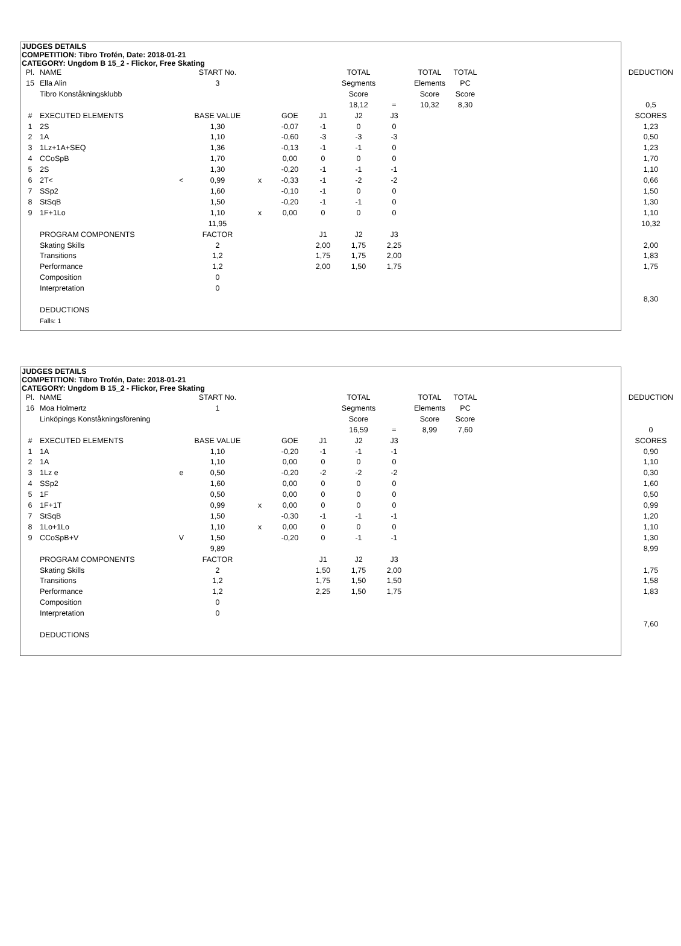JUDGES DETAILS
COMPETITION: Tibro Trofén, Date: 2018-01-21
CATEGORY: Ungdom B 15_2 - Flickor, Free Skating
| Pl. | NAME | | START No. | | | | TOTAL | | TOTAL | TOTAL | | DEDUCTION |
| 15 | Ella Alin | | 3 | | | | Segments | | Elements | PC | | |
| | Tibro Konståkningsklubb | | | | | | Score | | Score | Score | | |
| | | | | | | | 18,12 | = | 10,32 | 8,30 | | 0,5 |
| # | EXECUTED ELEMENTS | | BASE VALUE | | GOE | J1 | J2 | J3 | | | | SCORES |
| 1 | 2S | | 1,30 | | -0,07 | -1 | 0 | 0 | | | | 1,23 |
| 2 | 1A | | 1,10 | | -0,60 | -3 | -3 | -3 | | | | 0,50 |
| 3 | 1Lz+1A+SEQ | | 1,36 | | -0,13 | -1 | -1 | 0 | | | | 1,23 |
| 4 | CCoSpB | | 1,70 | | 0,00 | 0 | 0 | 0 | | | | 1,70 |
| 5 | 2S | | 1,30 | | -0,20 | -1 | -1 | -1 | | | | 1,10 |
| 6 | 2T< | < | 0,99 | x | -0,33 | -1 | -2 | -2 | | | | 0,66 |
| 7 | SSp2 | | 1,60 | | -0,10 | -1 | 0 | 0 | | | | 1,50 |
| 8 | StSqB | | 1,50 | | -0,20 | -1 | -1 | 0 | | | | 1,30 |
| 9 | 1F+1Lo | | 1,10 | x | 0,00 | 0 | 0 | 0 | | | | 1,10 |
| | | | 11,95 | | | | | | | | | 10,32 |
| | PROGRAM COMPONENTS | | FACTOR | | | J1 | J2 | J3 | | | | |
| | Skating Skills | | 2 | | | 2,00 | 1,75 | 2,25 | | | | 2,00 |
| | Transitions | | 1,2 | | | 1,75 | 1,75 | 2,00 | | | | 1,83 |
| | Performance | | 1,2 | | | 2,00 | 1,50 | 1,75 | | | | 1,75 |
| | Composition | | 0 | | | | | | | | | |
| | Interpretation | | 0 | | | | | | | | | |
| | | | | | | | | | | | | 8,30 |
| | DEDUCTIONS | | | | | | | | | | | |
| | Falls: 1 | | | | | | | | | | | |
JUDGES DETAILS
COMPETITION: Tibro Trofén, Date: 2018-01-21
CATEGORY: Ungdom B 15_2 - Flickor, Free Skating
| Pl. | NAME | | START No. | | | | TOTAL | | TOTAL | TOTAL | | DEDUCTION |
| 16 | Moa Holmertz | | 1 | | | | Segments | | Elements | PC | | |
| | Linköpings Konståkningsförening | | | | | | Score | | Score | Score | | |
| | | | | | | | 16,59 | = | 8,99 | 7,60 | | 0 |
| # | EXECUTED ELEMENTS | | BASE VALUE | | GOE | J1 | J2 | J3 | | | | SCORES |
| 1 | 1A | | 1,10 | | -0,20 | -1 | -1 | -1 | | | | 0,90 |
| 2 | 1A | | 1,10 | | 0,00 | 0 | 0 | 0 | | | | 1,10 |
| 3 | 1Lz e | e | 0,50 | | -0,20 | -2 | -2 | -2 | | | | 0,30 |
| 4 | SSp2 | | 1,60 | | 0,00 | 0 | 0 | 0 | | | | 1,60 |
| 5 | 1F | | 0,50 | | 0,00 | 0 | 0 | 0 | | | | 0,50 |
| 6 | 1F+1T | | 0,99 | x | 0,00 | 0 | 0 | 0 | | | | 0,99 |
| 7 | StSqB | | 1,50 | | -0,30 | -1 | -1 | -1 | | | | 1,20 |
| 8 | 1Lo+1Lo | | 1,10 | x | 0,00 | 0 | 0 | 0 | | | | 1,10 |
| 9 | CCoSpB+V | V | 1,50 | | -0,20 | 0 | -1 | -1 | | | | 1,30 |
| | | | 9,89 | | | | | | | | | 8,99 |
| | PROGRAM COMPONENTS | | FACTOR | | | J1 | J2 | J3 | | | | |
| | Skating Skills | | 2 | | | 1,50 | 1,75 | 2,00 | | | | 1,75 |
| | Transitions | | 1,2 | | | 1,75 | 1,50 | 1,50 | | | | 1,58 |
| | Performance | | 1,2 | | | 2,25 | 1,50 | 1,75 | | | | 1,83 |
| | Composition | | 0 | | | | | | | | | |
| | Interpretation | | 0 | | | | | | | | | |
| | | | | | | | | | | | | 7,60 |
| | DEDUCTIONS | | | | | | | | | | | |